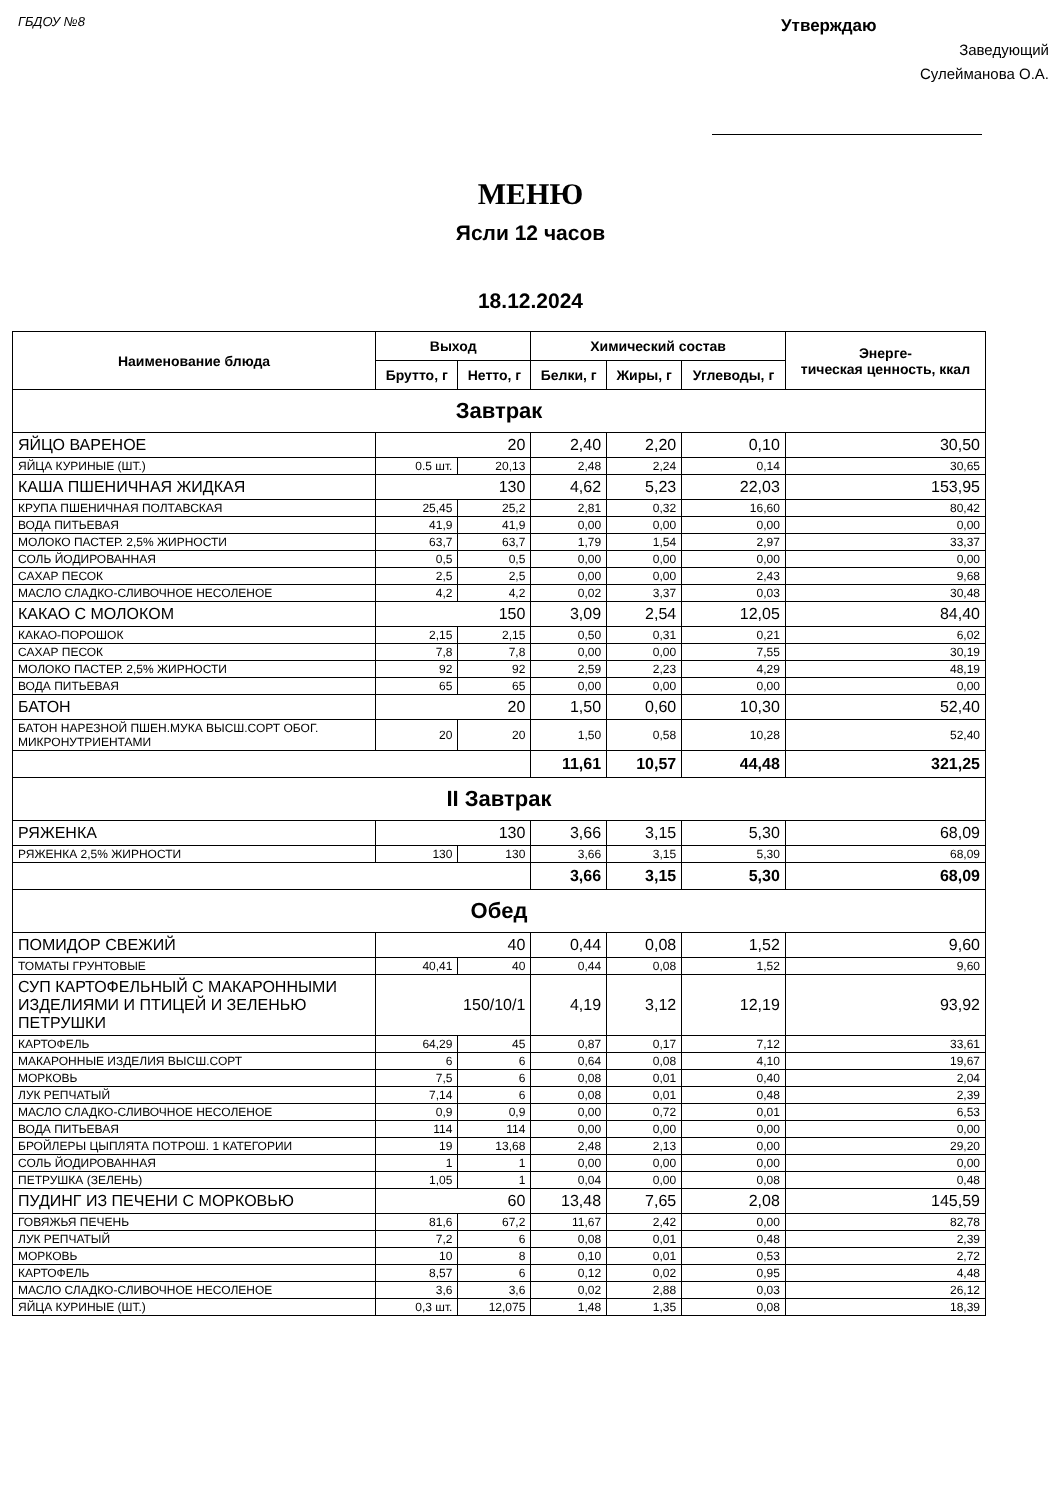ГБДОУ №8
Утверждаю
Заведующий
Сулейманова О.А.
МЕНЮ
Ясли 12 часов
18.12.2024
| Наименование блюда | Выход | | Химический состав | | | Энерге- тическая ценность, ккал |
| --- | --- | --- | --- | --- | --- | --- |
| | Брутто, г | Нетто, г | Белки, г | Жиры, г | Углеводы, г | |
| Завтрак | | | | | | |
| ЯЙЦО ВАРЕНОЕ | 20 | | 2,40 | 2,20 | 0,10 | 30,50 |
| ЯЙЦА КУРИНЫЕ (ШТ.) | 0.5 шт. | 20,13 | 2,48 | 2,24 | 0,14 | 30,65 |
| КАША ПШЕНИЧНАЯ ЖИДКАЯ | 130 | | 4,62 | 5,23 | 22,03 | 153,95 |
| КРУПА ПШЕНИЧНАЯ ПОЛТАВСКАЯ | 25,45 | 25,2 | 2,81 | 0,32 | 16,60 | 80,42 |
| ВОДА ПИТЬЕВАЯ | 41,9 | 41,9 | 0,00 | 0,00 | 0,00 | 0,00 |
| МОЛОКО ПАСТЕР. 2,5% ЖИРНОСТИ | 63,7 | 63,7 | 1,79 | 1,54 | 2,97 | 33,37 |
| СОЛЬ ЙОДИРОВАННАЯ | 0,5 | 0,5 | 0,00 | 0,00 | 0,00 | 0,00 |
| САХАР ПЕСОК | 2,5 | 2,5 | 0,00 | 0,00 | 2,43 | 9,68 |
| МАСЛО СЛАДКО-СЛИВОЧНОЕ НЕСОЛЕНОЕ | 4,2 | 4,2 | 0,02 | 3,37 | 0,03 | 30,48 |
| КАКАО С МОЛОКОМ | 150 | | 3,09 | 2,54 | 12,05 | 84,40 |
| КАКАО-ПОРОШОК | 2,15 | 2,15 | 0,50 | 0,31 | 0,21 | 6,02 |
| САХАР ПЕСОК | 7,8 | 7,8 | 0,00 | 0,00 | 7,55 | 30,19 |
| МОЛОКО ПАСТЕР. 2,5% ЖИРНОСТИ | 92 | 92 | 2,59 | 2,23 | 4,29 | 48,19 |
| ВОДА ПИТЬЕВАЯ | 65 | 65 | 0,00 | 0,00 | 0,00 | 0,00 |
| БАТОН | 20 | | 1,50 | 0,60 | 10,30 | 52,40 |
| БАТОН НАРЕЗНОЙ ПШЕН.МУКА ВЫСШ.СОРТ ОБОГ. МИКРОНУТРИЕНТАМИ | 20 | 20 | 1,50 | 0,58 | 10,28 | 52,40 |
| | | | 11,61 | 10,57 | 44,48 | 321,25 |
| II Завтрак | | | | | | |
| РЯЖЕНКА | 130 | | 3,66 | 3,15 | 5,30 | 68,09 |
| РЯЖЕНКА 2,5% ЖИРНОСТИ | 130 | 130 | 3,66 | 3,15 | 5,30 | 68,09 |
| | | | 3,66 | 3,15 | 5,30 | 68,09 |
| Обед | | | | | | |
| ПОМИДОР СВЕЖИЙ | 40 | | 0,44 | 0,08 | 1,52 | 9,60 |
| ТОМАТЫ ГРУНТОВЫЕ | 40,41 | 40 | 0,44 | 0,08 | 1,52 | 9,60 |
| СУП КАРТОФЕЛЬНЫЙ С МАКАРОННЫМИ ИЗДЕЛИЯМИ И ПТИЦЕЙ И ЗЕЛЕНЬЮ ПЕТРУШКИ | 150/10/1 | | 4,19 | 3,12 | 12,19 | 93,92 |
| КАРТОФЕЛЬ | 64,29 | 45 | 0,87 | 0,17 | 7,12 | 33,61 |
| МАКАРОННЫЕ ИЗДЕЛИЯ ВЫСШ.СОРТ | 6 | 6 | 0,64 | 0,08 | 4,10 | 19,67 |
| МОРКОВЬ | 7,5 | 6 | 0,08 | 0,01 | 0,40 | 2,04 |
| ЛУК РЕПЧАТЫЙ | 7,14 | 6 | 0,08 | 0,01 | 0,48 | 2,39 |
| МАСЛО СЛАДКО-СЛИВОЧНОЕ НЕСОЛЕНОЕ | 0,9 | 0,9 | 0,00 | 0,72 | 0,01 | 6,53 |
| ВОДА ПИТЬЕВАЯ | 114 | 114 | 0,00 | 0,00 | 0,00 | 0,00 |
| БРОЙЛЕРЫ ЦЫПЛЯТА ПОТРОШ. 1 КАТЕГОРИИ | 19 | 13,68 | 2,48 | 2,13 | 0,00 | 29,20 |
| СОЛЬ ЙОДИРОВАННАЯ | 1 | 1 | 0,00 | 0,00 | 0,00 | 0,00 |
| ПЕТРУШКА (ЗЕЛЕНЬ) | 1,05 | 1 | 0,04 | 0,00 | 0,08 | 0,48 |
| ПУДИНГ ИЗ ПЕЧЕНИ С МОРКОВЬЮ | 60 | | 13,48 | 7,65 | 2,08 | 145,59 |
| ГОВЯЖЬЯ ПЕЧЕНЬ | 81,6 | 67,2 | 11,67 | 2,42 | 0,00 | 82,78 |
| ЛУК РЕПЧАТЫЙ | 7,2 | 6 | 0,08 | 0,01 | 0,48 | 2,39 |
| МОРКОВЬ | 10 | 8 | 0,10 | 0,01 | 0,53 | 2,72 |
| КАРТОФЕЛЬ | 8,57 | 6 | 0,12 | 0,02 | 0,95 | 4,48 |
| МАСЛО СЛАДКО-СЛИВОЧНОЕ НЕСОЛЕНОЕ | 3,6 | 3,6 | 0,02 | 2,88 | 0,03 | 26,12 |
| ЯЙЦА КУРИНЫЕ (ШТ.) | 0,3 шт. | 12,075 | 1,48 | 1,35 | 0,08 | 18,39 |